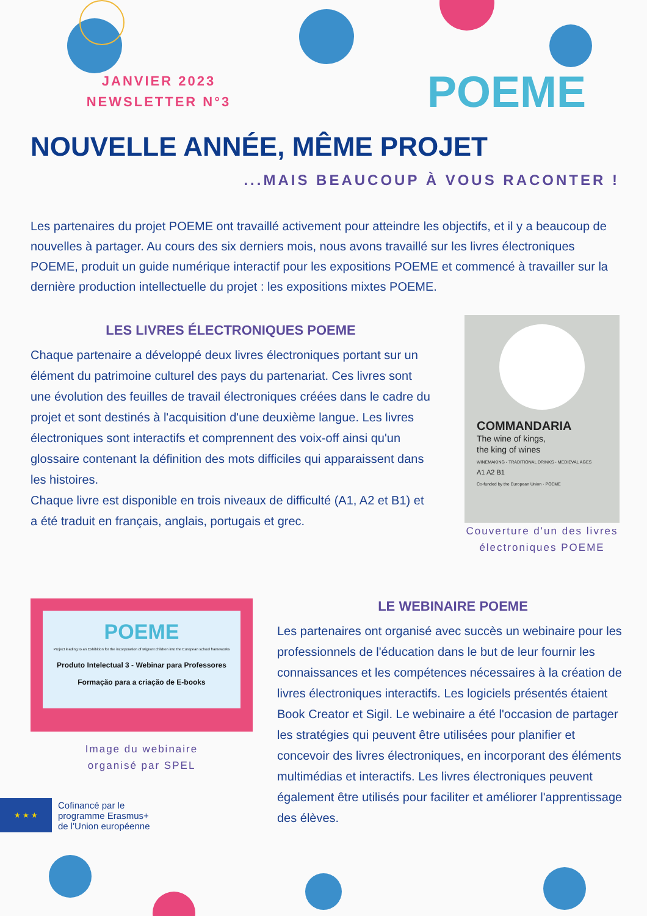JANVIER 2023
NEWSLETTER N°3
POEME
NOUVELLE ANNÉE, MÊME PROJET
...MAIS BEAUCOUP À VOUS RACONTER !
Les partenaires du projet POEME ont travaillé activement pour atteindre les objectifs, et il y a beaucoup de nouvelles à partager. Au cours des six derniers mois, nous avons travaillé sur les livres électroniques POEME, produit un guide numérique interactif pour les expositions POEME et commencé à travailler sur la dernière production intellectuelle du projet : les expositions mixtes POEME.
LES LIVRES ÉLECTRONIQUES POEME
Chaque partenaire a développé deux livres électroniques portant sur un élément du patrimoine culturel des pays du partenariat. Ces livres sont une évolution des feuilles de travail électroniques créées dans le cadre du projet et sont destinés à l'acquisition d'une deuxième langue. Les livres électroniques sont interactifs et comprennent des voix-off ainsi qu'un glossaire contenant la définition des mots difficiles qui apparaissent dans les histoires.
Chaque livre est disponible en trois niveaux de difficulté (A1, A2 et B1) et a été traduit en français, anglais, portugais et grec.
COMMANDARIA
The wine of kings,
the king of wines
WINEMAKING - TRADITIONAL DRINKS - MEDIEVAL AGES
A1 A2 B1
Co-funded by the European Union · POEME
Couverture d'un des livres électroniques POEME
POEME
Project leading to an Exhibition for the incorporation of Migrant children into the European school frameworks
Produto Intelectual 3 - Webinar para Professores
Formação para a criação de E-books
Image du webinaire
organisé par SPEL
★ ★ ★
Cofinancé par le
programme Erasmus+
de l'Union européenne
LE WEBINAIRE POEME
Les partenaires ont organisé avec succès un webinaire pour les professionnels de l'éducation dans le but de leur fournir les connaissances et les compétences nécessaires à la création de livres électroniques interactifs. Les logiciels présentés étaient Book Creator et Sigil. Le webinaire a été l'occasion de partager les stratégies qui peuvent être utilisées pour planifier et concevoir des livres électroniques, en incorporant des éléments multimédias et interactifs. Les livres électroniques peuvent également être utilisés pour faciliter et améliorer l'apprentissage des élèves.